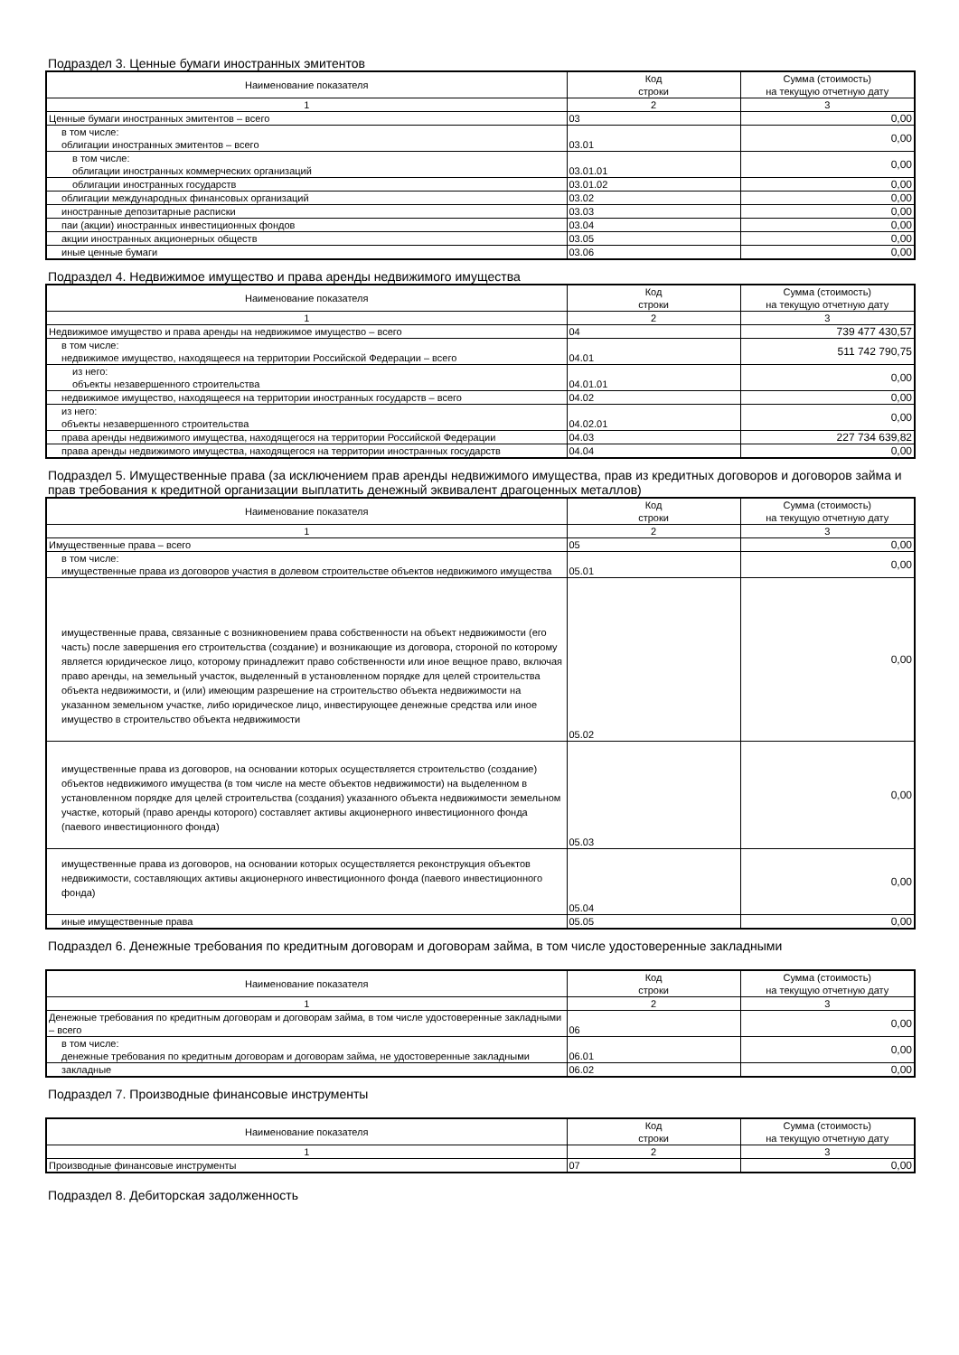Подраздел 3. Ценные бумаги иностранных эмитентов
| Наименование показателя | Код строки | Сумма (стоимость) на текущую отчетную дату |
| --- | --- | --- |
| 1 | 2 | 3 |
| Ценные бумаги иностранных эмитентов – всего | 03 | 0,00 |
| в том числе: облигации иностранных эмитентов – всего | 03.01 | 0,00 |
| в том числе: облигации иностранных коммерческих организаций | 03.01.01 | 0,00 |
| облигации иностранных государств | 03.01.02 | 0,00 |
| облигации международных финансовых организаций | 03.02 | 0,00 |
| иностранные депозитарные расписки | 03.03 | 0,00 |
| паи (акции) иностранных инвестиционных фондов | 03.04 | 0,00 |
| акции иностранных акционерных обществ | 03.05 | 0,00 |
| иные ценные бумаги | 03.06 | 0,00 |
Подраздел 4. Недвижимое имущество и права аренды недвижимого имущества
| Наименование показателя | Код строки | Сумма (стоимость) на текущую отчетную дату |
| --- | --- | --- |
| 1 | 2 | 3 |
| Недвижимое имущество и права аренды на недвижимое имущество – всего | 04 | 739 477 430,57 |
| в том числе: недвижимое имущество, находящееся на территории Российской Федерации – всего | 04.01 | 511 742 790,75 |
| из него: объекты незавершенного строительства | 04.01.01 | 0,00 |
| недвижимое имущество, находящееся на территории иностранных государств – всего | 04.02 | 0,00 |
| из него: объекты незавершенного строительства | 04.02.01 | 0,00 |
| права аренды недвижимого имущества, находящегося на территории Российской Федерации | 04.03 | 227 734 639,82 |
| права аренды недвижимого имущества, находящегося на территории иностранных государств | 04.04 | 0,00 |
Подраздел 5. Имущественные права (за исключением прав аренды недвижимого имущества, прав из кредитных договоров и договоров займа и прав требования к кредитной организации выплатить денежный эквивалент драгоценных металлов)
| Наименование показателя | Код строки | Сумма (стоимость) на текущую отчетную дату |
| --- | --- | --- |
| 1 | 2 | 3 |
| Имущественные права – всего | 05 | 0,00 |
| в том числе: имущественные права из договоров участия в долевом строительстве объектов недвижимого имущества | 05.01 | 0,00 |
| имущественные права, связанные с возникновением права собственности на объект недвижимости (его часть) после завершения его строительства (создание) и возникающие из договора, стороной по которому является юридическое лицо, которому принадлежит право собственности или иное вещное право, включая право аренды, на земельный участок, выделенный в установленном порядке для целей строительства объекта недвижимости, и (или) имеющим разрешение на строительство объекта недвижимости на указанном земельном участке, либо юридическое лицо, инвестирующее денежные средства или иное имущество в строительство объекта недвижимости | 05.02 | 0,00 |
| имущественные права из договоров, на основании которых осуществляется строительство (создание) объектов недвижимого имущества (в том числе на месте объектов недвижимости) на выделенном в установленном порядке для целей строительства (создания) указанного объекта недвижимости земельном участке, который (право аренды которого) составляет активы акционерного инвестиционного фонда (паевого инвестиционного фонда) | 05.03 | 0,00 |
| имущественные права из договоров, на основании которых осуществляется реконструкция объектов недвижимости, составляющих активы акционерного инвестиционного фонда (паевого инвестиционного фонда) | 05.04 | 0,00 |
| иные имущественные права | 05.05 | 0,00 |
Подраздел 6. Денежные требования по кредитным договорам и договорам займа, в том числе удостоверенные закладными
| Наименование показателя | Код строки | Сумма (стоимость) на текущую отчетную дату |
| --- | --- | --- |
| 1 | 2 | 3 |
| Денежные требования по кредитным договорам и договорам займа, в том числе удостоверенные закладными – всего | 06 | 0,00 |
| в том числе: денежные требования по кредитным договорам и договорам займа, не удостоверенные закладными | 06.01 | 0,00 |
| закладные | 06.02 | 0,00 |
Подраздел 7. Производные финансовые инструменты
| Наименование показателя | Код строки | Сумма (стоимость) на текущую отчетную дату |
| --- | --- | --- |
| 1 | 2 | 3 |
| Производные финансовые инструменты | 07 | 0,00 |
Подраздел 8. Дебиторская задолженность